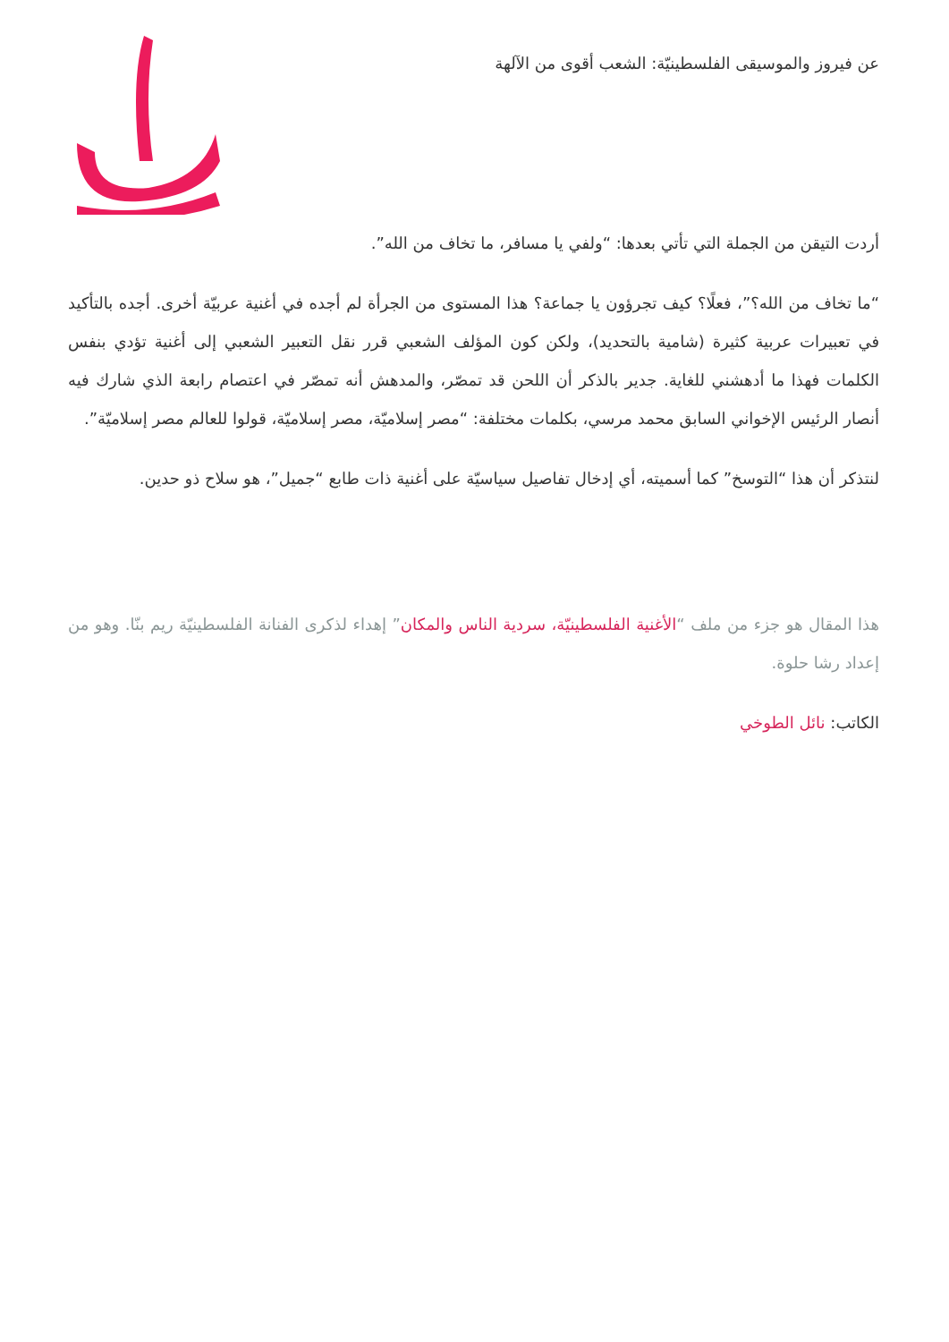عن فيروز والموسيقى الفلسطينيّة: الشعب أقوى من الآلهة
أردت التيقن من الجملة التي تأتي بعدها: “ولفي يا مسافر، ما تخاف من الله”.
“ما تخاف من الله؟”، فعلًا؟ كيف تجرؤون يا جماعة؟ هذا المستوى من الجرأة لم أجده في أغنية عربيّة أخرى. أجده بالتأكيد في تعبيرات عربية كثيرة (شامية بالتحديد)، ولكن كون المؤلف الشعبي قرر نقل التعبير الشعبي إلى أغنية تؤدي بنفس الكلمات فهذا ما أدهشني للغاية. جدير بالذكر أن اللحن قد تمصّر، والمدهش أنه تمصّر في اعتصام رابعة الذي شارك فيه أنصار الرئيس الإخواني السابق محمد مرسي، بكلمات مختلفة: “مصر إسلاميّة، مصر إسلاميّة، قولوا للعالم مصر إسلاميّة”.
لنتذكر أن هذا “التوسخ” كما أسميته، أي إدخال تفاصيل سياسيّة على أغنية ذات طابع “جميل”، هو سلاح ذو حدين.
هذا المقال هو جزء من ملف “الأغنية الفلسطينيّة، سردية الناس والمكان” إهداء لذكرى الفنانة الفلسطينيّة ريم بنّا. وهو من إعداد رشا حلوة.
الكاتب: نائل الطوخي